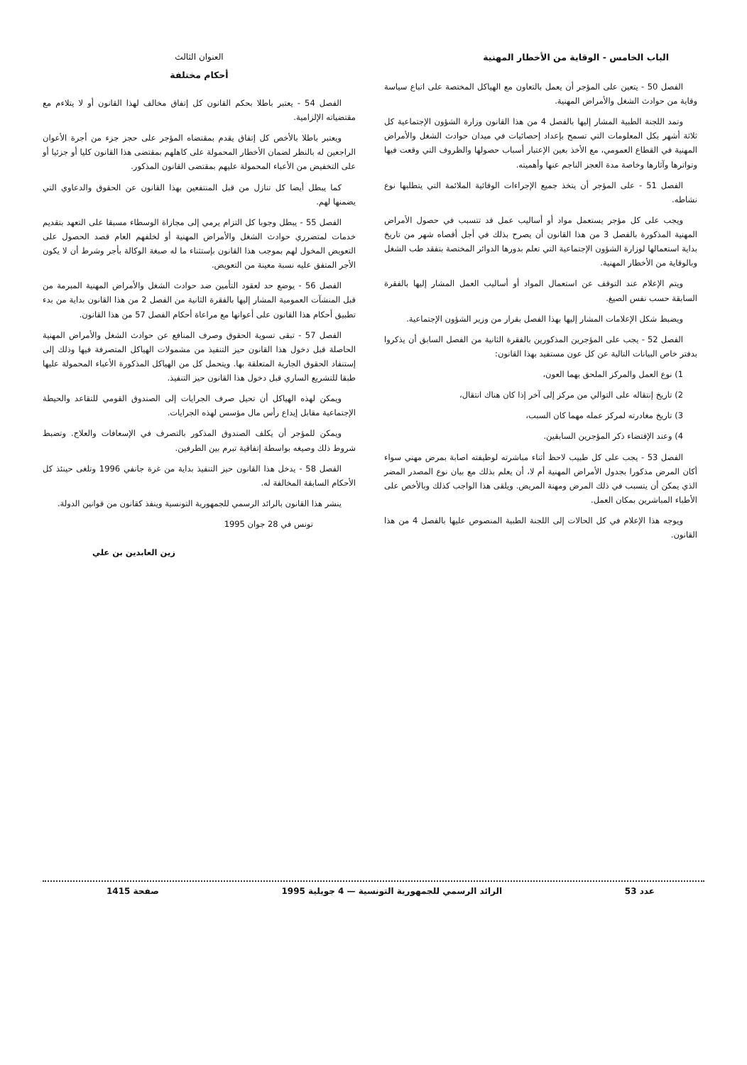الباب الخامس - الوقاية من الأخطار المهنية
الفصل 50 - يتعين على المؤجر أن يعمل بالتعاون مع الهياكل المختصة على اتباع سياسة وقاية من حوادث الشغل والأمراض المهنية.
وتمد اللجنة الطبية المشار إليها بالفصل 4 من هذا القانون وزارة الشؤون الإجتماعية كل ثلاثة أشهر بكل المعلومات التي تسمح بإعداد إحصائيات في ميدان حوادث الشغل والأمراض المهنية في القطاع العمومي، مع الأخذ بعين الإعتبار أسباب حصولها والظروف التي وقعت فيها وتواترها وآثارها وخاصة مدة العجز الناجم عنها وأهميته.
الفصل 51 - على المؤجر أن يتخذ جميع الإجراءات الوقائية الملائمة التي يتطلبها نوع نشاطه.
ويجب على كل مؤجر يستعمل مواد أو أساليب عمل قد تتسبب في حصول الأمراض المهنية المذكورة بالفصل 3 من هذا القانون أن يصرح بذلك في أجل أقصاه شهر من تاريخ بداية استعمالها لوزارة الشؤون الإجتماعية التي تعلم بدورها الدوائر المختصة بتفقد طب الشغل وبالوقاية من الأخطار المهنية.
ويتم الإعلام عند التوقف عن استعمال المواد أو أساليب العمل المشار إليها بالفقرة السابقة حسب نفس الصيغ.
ويضبط شكل الإعلامات المشار إليها بهذا الفصل بقرار من وزير الشؤون الإجتماعية.
الفصل 52 - يجب على المؤجرين المذكورين بالفقرة الثانية من الفصل السابق أن يذكروا بدفتر خاص البيانات التالية عن كل عون مستفيد بهذا القانون:
1) نوع العمل والمركز الملحق بهما العون،
2) تاريخ إنتقاله على التوالي من مركز إلى آخر إذا كان هناك انتقال،
3) تاريخ مغادرته لمركز عمله مهما كان السبب،
4) وعند الإقتضاء ذكر المؤجرين السابقين.
الفصل 53 - يجب على كل طبيب لاحظ أثناء مباشرته لوظيفته اصابة بمرض مهني سواء أكان المرض مذكورا بجدول الأمراض المهنية أم لا، أن يعلم بذلك مع بيان نوع المصدر المضر الذي يمكن أن يتسبب في ذلك المرض ومهنة المريض. ويلقى هذا الواجب كذلك وبالأخص على الأطباء المباشرين بمكان العمل.
ويوجه هذا الإعلام في كل الحالات إلى اللجنة الطبية المنصوص عليها بالفصل 4 من هذا القانون.
العنوان الثالث
أحكام مختلفة
الفصل 54 - يعتبر باطلا بحكم القانون كل إتفاق مخالف لهذا القانون أو لا يتلاءم مع مقتضياته الإلزامية.
ويعتبر باطلا بالأخص كل إتفاق يقدم بمقتضاه المؤجر على حجز جزء من أجرة الأعوان الراجعين له بالنظر لضمان الأخطار المحمولة على كاهلهم بمقتضى هذا القانون كليا أو جزئيا أو على التخفيض من الأعباء المحمولة عليهم بمقتضى القانون المذكور.
كما يبطل أيضا كل تنازل من قبل المنتفعين بهذا القانون عن الحقوق والدعاوي التي يضمنها لهم.
الفصل 55 - يبطل وجوبا كل التزام يرمي إلى مجازاة الوسطاء مسبقا على التعهد بتقديم خدمات لمتضرري حوادث الشغل والأمراض المهنية أو لخلفهم العام قصد الحصول على التعويض المخول لهم بموجب هذا القانون بإستثناء ما له صبغة الوكالة بأجر وشرط أن لا يكون الأجر المتفق عليه نسبة معينة من التعويض.
الفصل 56 - يوضع حد لعقود التأمين ضد حوادث الشغل والأمراض المهنية المبرمة من قبل المنشآت العمومية المشار إليها بالفقرة الثانية من الفصل 2 من هذا القانون بداية من بدء تطبيق أحكام هذا القانون على أعوانها مع مراعاة أحكام الفصل 57 من هذا القانون.
الفصل 57 - تبقى تسوية الحقوق وصرف المنافع عن حوادث الشغل والأمراض المهنية الحاصلة قبل دخول هذا القانون حيز التنفيذ من مشمولات الهياكل المتصرفة فيها وذلك إلى إستنفاد الحقوق الجارية المتعلقة بها. ويتحمل كل من الهياكل المذكورة الأعباء المحمولة عليها طبقا للتشريع الساري قبل دخول هذا القانون حيز التنفيذ.
ويمكن لهذه الهياكل أن تحيل صرف الجرايات إلى الصندوق القومي للتقاعد والحيطة الإجتماعية مقابل إيداع رأس مال مؤسس لهذه الجرايات.
ويمكن للمؤجر أن يكلف الصندوق المذكور بالتصرف في الإسعافات والعلاج. وتضبط شروط ذلك وصيغه بواسطة إتفاقية تبرم بين الطرفين.
الفصل 58 - يدخل هذا القانون حيز التنفيذ بداية من غرة جانفي 1996 وتلغى حينئذ كل الأحكام السابقة المخالفة له.
ينشر هذا القانون بالرائد الرسمي للجمهورية التونسية وينفذ كقانون من قوانين الدولة.
تونس في 28 جوان 1995
زين العابدين بن علي
عدد 53 الرائد الرسمي للجمهورية التونسية — 4 جويلية 1995 صفحة 1415